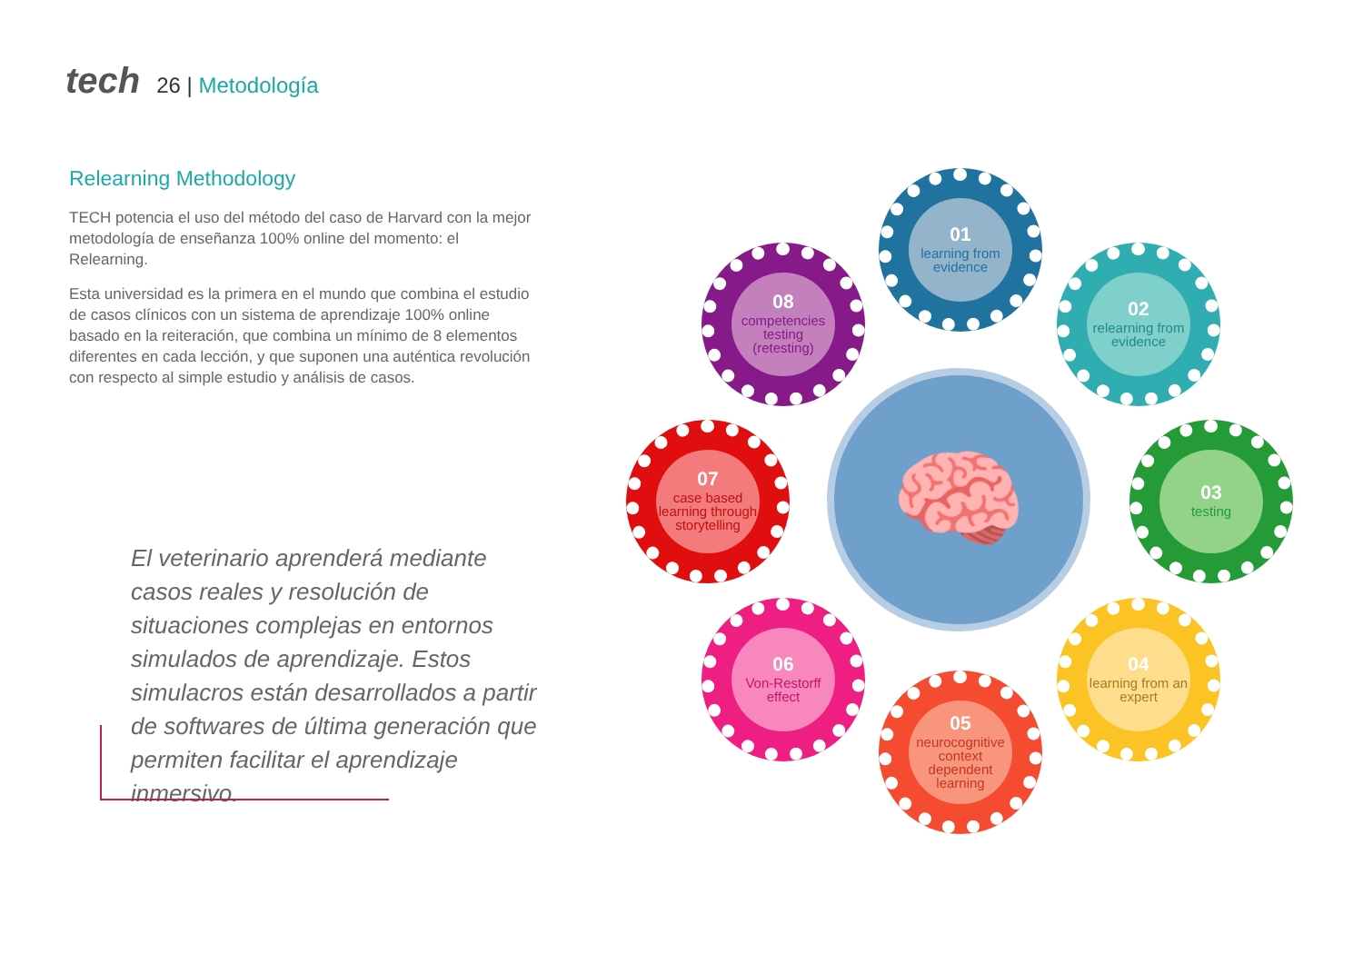tech
26 | Metodología
Relearning Methodology
TECH potencia el uso del método del caso de Harvard con la mejor metodología de enseñanza 100% online del momento: el Relearning.
Esta universidad es la primera en el mundo que combina el estudio de casos clínicos con un sistema de aprendizaje 100% online basado en la reiteración, que combina un mínimo de 8 elementos diferentes en cada lección, y que suponen una auténtica revolución con respecto al simple estudio y análisis de casos.
El veterinario aprenderá mediante casos reales y resolución de situaciones complejas en entornos simulados de aprendizaje. Estos simulacros están desarrollados a partir de softwares de última generación que permiten facilitar el aprendizaje inmersivo.
🧠
01
learning from evidence
02
relearning from evidence
03
testing
04
learning from an expert
05
neurocognitive context dependent learning
06
Von-Restorff effect
07
case based learning through storytelling
08
competencies testing (retesting)